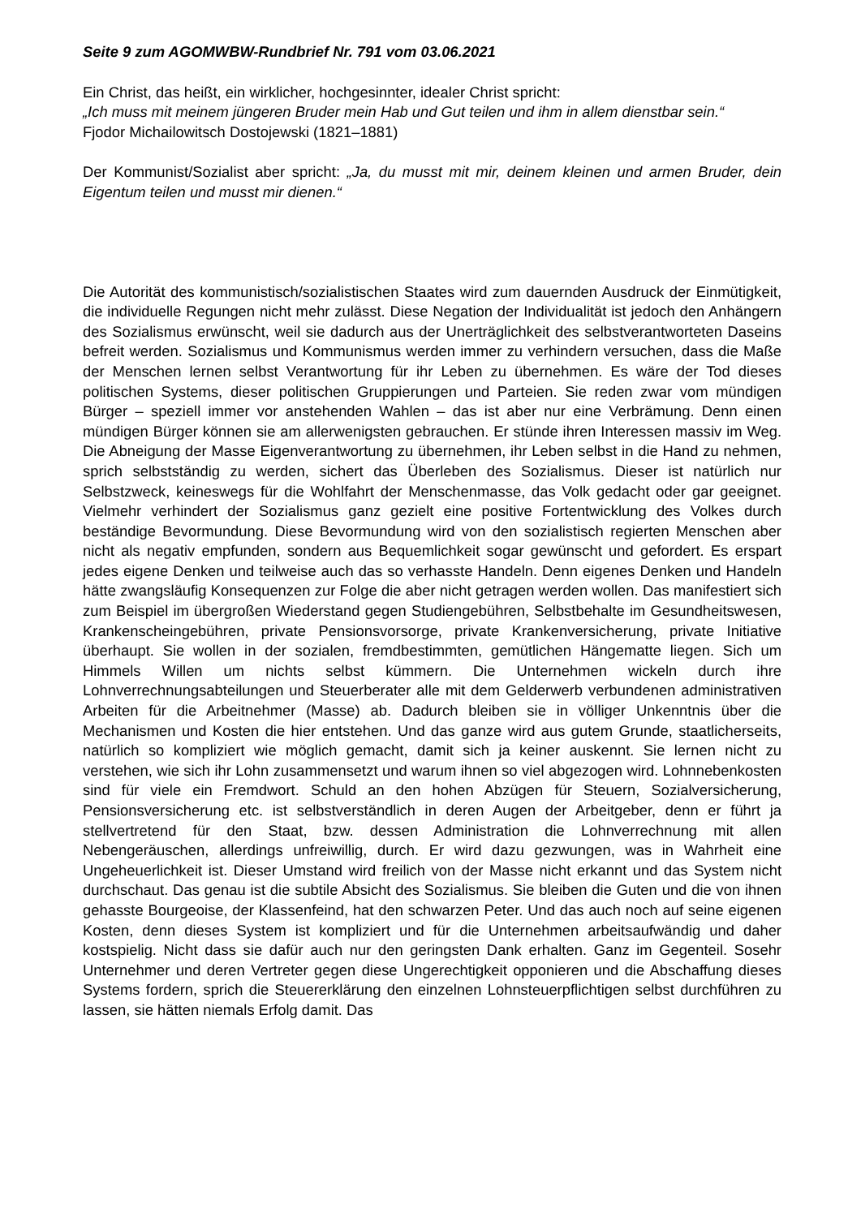Seite 9 zum AGOMWBW-Rundbrief Nr. 791 vom 03.06.2021
Ein Christ, das heißt, ein wirklicher, hochgesinnter, idealer Christ spricht:
„Ich muss mit meinem jüngeren Bruder mein Hab und Gut teilen und ihm in allem dienstbar sein.“
Fjodor Michailowitsch Dostojewski (1821–1881)
Der Kommunist/Sozialist aber spricht: „Ja, du musst mit mir, deinem kleinen und armen Bruder, dein Eigentum teilen und musst mir dienen.“
Die Autorität des kommunistisch/sozialistischen Staates wird zum dauernden Ausdruck der Einmütigkeit, die individuelle Regungen nicht mehr zulässt. Diese Negation der Individualität ist jedoch den Anhängern des Sozialismus erwünscht, weil sie dadurch aus der Unerträglichkeit des selbstverantworteten Daseins befreit werden. Sozialismus und Kommunismus werden immer zu verhindern versuchen, dass die Maße der Menschen lernen selbst Verantwortung für ihr Leben zu übernehmen. Es wäre der Tod dieses politischen Systems, dieser politischen Gruppierungen und Parteien. Sie reden zwar vom mündigen Bürger – speziell immer vor anstehenden Wahlen – das ist aber nur eine Verbrämung. Denn einen mündigen Bürger können sie am allerwenigsten gebrauchen. Er stünde ihren Interessen massiv im Weg. Die Abneigung der Masse Eigenverantwortung zu übernehmen, ihr Leben selbst in die Hand zu nehmen, sprich selbstständig zu werden, sichert das Überleben des Sozialismus. Dieser ist natürlich nur Selbstzweck, keineswegs für die Wohlfahrt der Menschenmasse, das Volk gedacht oder gar geeignet. Vielmehr verhindert der Sozialismus ganz gezielt eine positive Fortentwicklung des Volkes durch beständige Bevormundung. Diese Bevormundung wird von den sozialistisch regierten Menschen aber nicht als negativ empfunden, sondern aus Bequemlichkeit sogar gewünscht und gefordert. Es erspart jedes eigene Denken und teilweise auch das so verhasste Handeln. Denn eigenes Denken und Handeln hätte zwangsläufig Konsequenzen zur Folge die aber nicht getragen werden wollen. Das manifestiert sich zum Beispiel im übergroßen Wiederstand gegen Studiengebühren, Selbstbehalte im Gesundheitswesen, Krankenscheingebühren, private Pensionsvorsorge, private Krankenversicherung, private Initiative überhaupt. Sie wollen in der sozialen, fremdbestimmten, gemütlichen Hängematte liegen. Sich um Himmels Willen um nichts selbst kümmern. Die Unternehmen wickeln durch ihre Lohnverrechnungsabteilungen und Steuerberater alle mit dem Gelderwerb verbundenen administrativen Arbeiten für die Arbeitnehmer (Masse) ab. Dadurch bleiben sie in völliger Unkenntnis über die Mechanismen und Kosten die hier entstehen. Und das ganze wird aus gutem Grunde, staatlicherseits, natürlich so kompliziert wie möglich gemacht, damit sich ja keiner auskennt. Sie lernen nicht zu verstehen, wie sich ihr Lohn zusammensetzt und warum ihnen so viel abgezogen wird. Lohnnebenkosten sind für viele ein Fremdwort. Schuld an den hohen Abzügen für Steuern, Sozialversicherung, Pensionsversicherung etc. ist selbstverständlich in deren Augen der Arbeitgeber, denn er führt ja stellvertretend für den Staat, bzw. dessen Administration die Lohnverrechnung mit allen Nebengeräuschen, allerdings unfreiwillig, durch. Er wird dazu gezwungen, was in Wahrheit eine Ungeheuerlichkeit ist. Dieser Umstand wird freilich von der Masse nicht erkannt und das System nicht durchschaut. Das genau ist die subtile Absicht des Sozialismus. Sie bleiben die Guten und die von ihnen gehasste Bourgeoise, der Klassenfeind, hat den schwarzen Peter. Und das auch noch auf seine eigenen Kosten, denn dieses System ist kompliziert und für die Unternehmen arbeitsaufwändig und daher kostspielig. Nicht dass sie dafür auch nur den geringsten Dank erhalten. Ganz im Gegenteil. Sosehr Unternehmer und deren Vertreter gegen diese Ungerechtigkeit opponieren und die Abschaffung dieses Systems fordern, sprich die Steuererklärung den einzelnen Lohnsteuerpflichtigen selbst durchführen zu lassen, sie hätten niemals Erfolg damit. Das